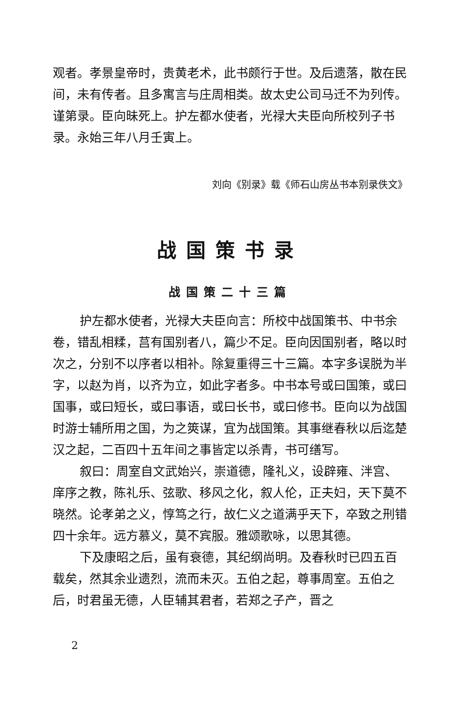观者。孝景皇帝时，贵黄老术，此书颇行于世。及后遗落，散在民间，未有传者。且多寓言与庄周相类。故太史公司马迁不为列传。谨第录。臣向昧死上。护左都水使者，光禄大夫臣向所校列子书录。永始三年八月壬寅上。
刘向《别录》载《师石山房丛书本别录佚文》
战国策书录
战国策二十三篇
护左都水使者，光禄大夫臣向言：所校中战国策书、中书余卷，错乱相糅，莒有国别者八，篇少不足。臣向因国别者，略以时次之，分别不以序者以相补。除复重得三十三篇。本字多误脱为半字，以赵为肖，以齐为立，如此字者多。中书本号或曰国策，或曰国事，或曰短长，或曰事语，或曰长书，或曰修书。臣向以为战国时游士辅所用之国，为之筴谋，宜为战国策。其事继春秋以后迄楚汉之起，二百四十五年间之事皆定以杀青，书可缮写。
叙曰：周室自文武始兴，崇道德，隆礼义，设辟雍、泮宫、庠序之教，陈礼乐、弦歌、移风之化，叙人伦，正夫妇，天下莫不晓然。论孝弟之义，惇笃之行，故仁义之道满乎天下，卒致之刑错四十余年。远方慕义，莫不宾服。雅颂歌咏，以思其德。
下及康昭之后，虽有衰德，其纪纲尚明。及春秋时已四五百载矣，然其余业遗烈，流而未灭。五伯之起，尊事周室。五伯之后，时君虽无德，人臣辅其君者，若郑之子产，晋之
2